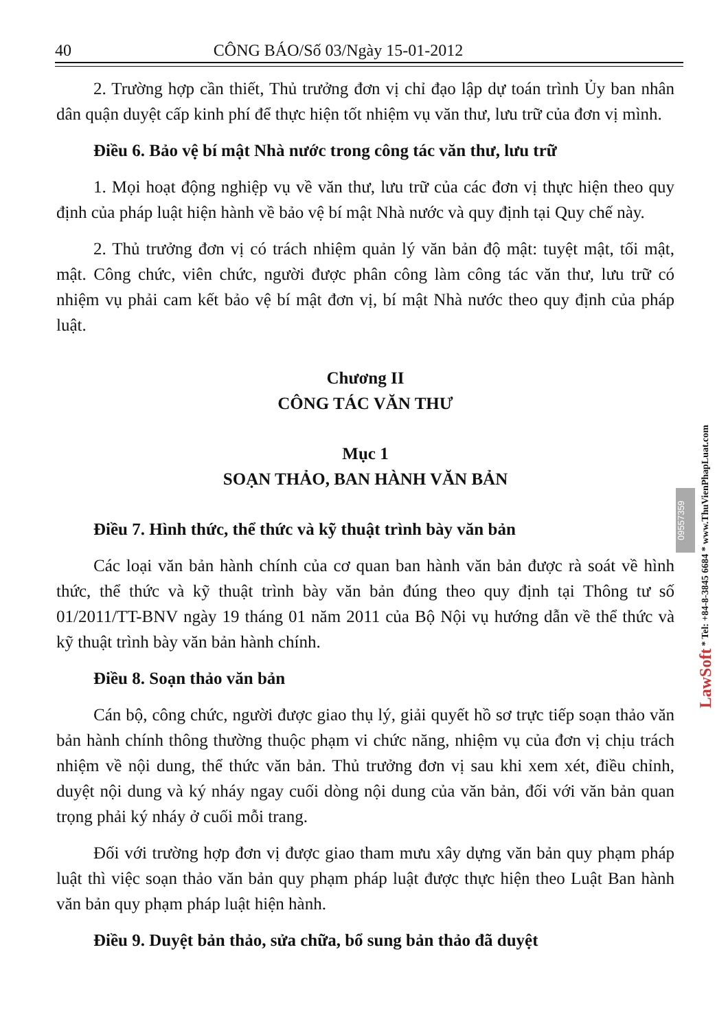40 CÔNG BÁO/Số 03/Ngày 15-01-2012
2. Trường hợp cần thiết, Thủ trưởng đơn vị chỉ đạo lập dự toán trình Ủy ban nhân dân quận duyệt cấp kinh phí để thực hiện tốt nhiệm vụ văn thư, lưu trữ của đơn vị mình.
Điều 6. Bảo vệ bí mật Nhà nước trong công tác văn thư, lưu trữ
1. Mọi hoạt động nghiệp vụ về văn thư, lưu trữ của các đơn vị thực hiện theo quy định của pháp luật hiện hành về bảo vệ bí mật Nhà nước và quy định tại Quy chế này.
2. Thủ trưởng đơn vị có trách nhiệm quản lý văn bản độ mật: tuyệt mật, tối mật, mật. Công chức, viên chức, người được phân công làm công tác văn thư, lưu trữ có nhiệm vụ phải cam kết bảo vệ bí mật đơn vị, bí mật Nhà nước theo quy định của pháp luật.
Chương II
CÔNG TÁC VĂN THƯ
Mục 1
SOẠN THẢO, BAN HÀNH VĂN BẢN
Điều 7. Hình thức, thể thức và kỹ thuật trình bày văn bản
Các loại văn bản hành chính của cơ quan ban hành văn bản được rà soát về hình thức, thể thức và kỹ thuật trình bày văn bản đúng theo quy định tại Thông tư số 01/2011/TT-BNV ngày 19 tháng 01 năm 2011 của Bộ Nội vụ hướng dẫn về thể thức và kỹ thuật trình bày văn bản hành chính.
Điều 8. Soạn thảo văn bản
Cán bộ, công chức, người được giao thụ lý, giải quyết hồ sơ trực tiếp soạn thảo văn bản hành chính thông thường thuộc phạm vi chức năng, nhiệm vụ của đơn vị chịu trách nhiệm về nội dung, thể thức văn bản. Thủ trưởng đơn vị sau khi xem xét, điều chỉnh, duyệt nội dung và ký nháy ngay cuối dòng nội dung của văn bản, đối với văn bản quan trọng phải ký nháy ở cuối mỗi trang.
Đối với trường hợp đơn vị được giao tham mưu xây dựng văn bản quy phạm pháp luật thì việc soạn thảo văn bản quy phạm pháp luật được thực hiện theo Luật Ban hành văn bản quy phạm pháp luật hiện hành.
Điều 9. Duyệt bản thảo, sửa chữa, bổ sung bản thảo đã duyệt
09557359
LawSoft * Tel: +84-8-3845 6684 * www.ThuVienPhapLuat.com